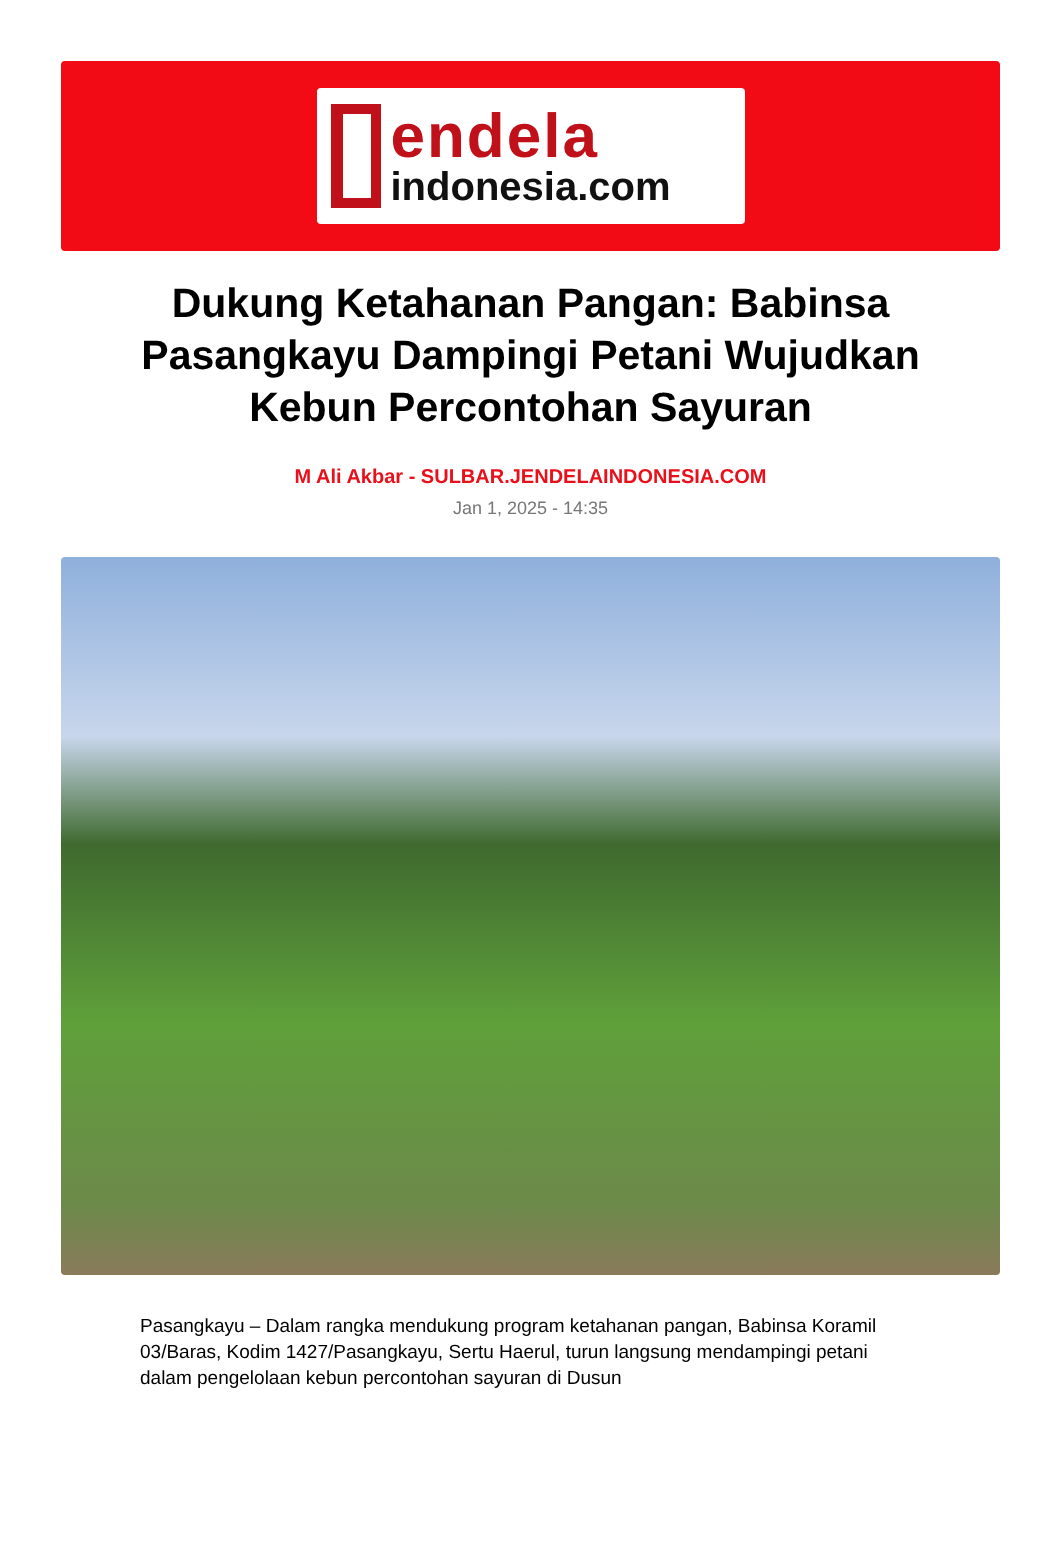endela
indonesia.com
Dukung Ketahanan Pangan: Babinsa Pasangkayu Dampingi Petani Wujudkan Kebun Percontohan Sayuran
M Ali Akbar - SULBAR.JENDELAINDONESIA.COM
Jan 1, 2025 - 14:35
Pasangkayu – Dalam rangka mendukung program ketahanan pangan, Babinsa Koramil 03/Baras, Kodim 1427/Pasangkayu, Sertu Haerul, turun langsung mendampingi petani dalam pengelolaan kebun percontohan sayuran di Dusun